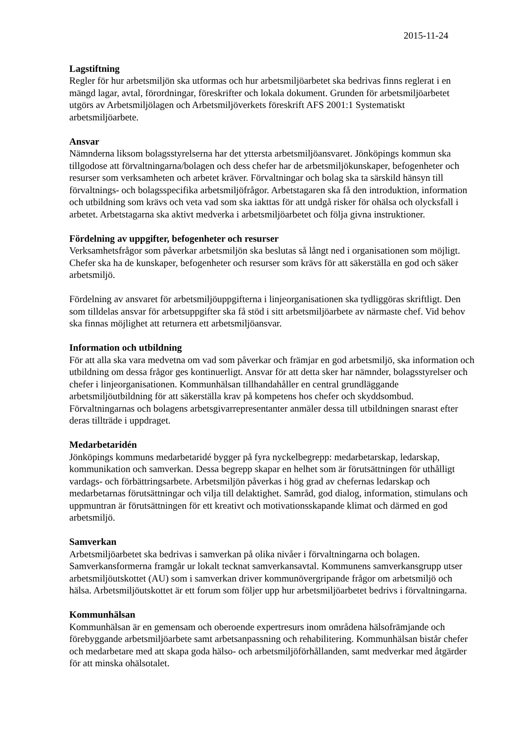2015-11-24
Lagstiftning
Regler för hur arbetsmiljön ska utformas och hur arbetsmiljöarbetet ska bedrivas finns reglerat i en mängd lagar, avtal, förordningar, föreskrifter och lokala dokument. Grunden för arbetsmiljöarbetet utgörs av Arbetsmiljölagen och Arbetsmiljöverkets föreskrift AFS 2001:1 Systematiskt arbetsmiljöarbete.
Ansvar
Nämnderna liksom bolagsstyrelserna har det yttersta arbetsmiljöansvaret. Jönköpings kommun ska tillgodose att förvaltningarna/bolagen och dess chefer har de arbetsmiljökunskaper, befogenheter och resurser som verksamheten och arbetet kräver. Förvaltningar och bolag ska ta särskild hänsyn till förvaltnings- och bolagsspecifika arbetsmiljöfrågor. Arbetstagaren ska få den introduktion, information och utbildning som krävs och veta vad som ska iakttas för att undgå risker för ohälsa och olycksfall i arbetet. Arbetstagarna ska aktivt medverka i arbetsmiljöarbetet och följa givna instruktioner.
Fördelning av uppgifter, befogenheter och resurser
Verksamhetsfrågor som påverkar arbetsmiljön ska beslutas så långt ned i organisationen som möjligt. Chefer ska ha de kunskaper, befogenheter och resurser som krävs för att säkerställa en god och säker arbetsmiljö.
Fördelning av ansvaret för arbetsmiljöuppgifterna i linjeorganisationen ska tydliggöras skriftligt. Den som tilldelas ansvar för arbetsuppgifter ska få stöd i sitt arbetsmiljöarbete av närmaste chef. Vid behov ska finnas möjlighet att returnera ett arbetsmiljöansvar.
Information och utbildning
För att alla ska vara medvetna om vad som påverkar och främjar en god arbetsmiljö, ska information och utbildning om dessa frågor ges kontinuerligt. Ansvar för att detta sker har nämnder, bolagsstyrelser och chefer i linjeorganisationen. Kommunhälsan tillhandahåller en central grundläggande arbetsmiljöutbildning för att säkerställa krav på kompetens hos chefer och skyddsombud. Förvaltningarnas och bolagens arbetsgivarrepresentanter anmäler dessa till utbildningen snarast efter deras tillträde i uppdraget.
Medarbetaridén
Jönköpings kommuns medarbetaridé bygger på fyra nyckelbegrepp: medarbetarskap, ledarskap, kommunikation och samverkan. Dessa begrepp skapar en helhet som är förutsättningen för uthålligt vardags- och förbättringsarbete. Arbetsmiljön påverkas i hög grad av chefernas ledarskap och medarbetarnas förutsättningar och vilja till delaktighet. Samråd, god dialog, information, stimulans och uppmuntran är förutsättningen för ett kreativt och motivationsskapande klimat och därmed en god arbetsmiljö.
Samverkan
Arbetsmiljöarbetet ska bedrivas i samverkan på olika nivåer i förvaltningarna och bolagen. Samverkansformerna framgår ur lokalt tecknat samverkansavtal. Kommunens samverkansgrupp utser arbetsmiljöutskottet (AU) som i samverkan driver kommunövergripande frågor om arbetsmiljö och hälsa. Arbetsmiljöutskottet är ett forum som följer upp hur arbetsmiljöarbetet bedrivs i förvaltningarna.
Kommunhälsan
Kommunhälsan är en gemensam och oberoende expertresurs inom områdena hälsofrämjande och förebyggande arbetsmiljöarbete samt arbetsanpassning och rehabilitering. Kommunhälsan bistår chefer och medarbetare med att skapa goda hälso- och arbetsmiljöförhållanden, samt medverkar med åtgärder för att minska ohälsotalet.